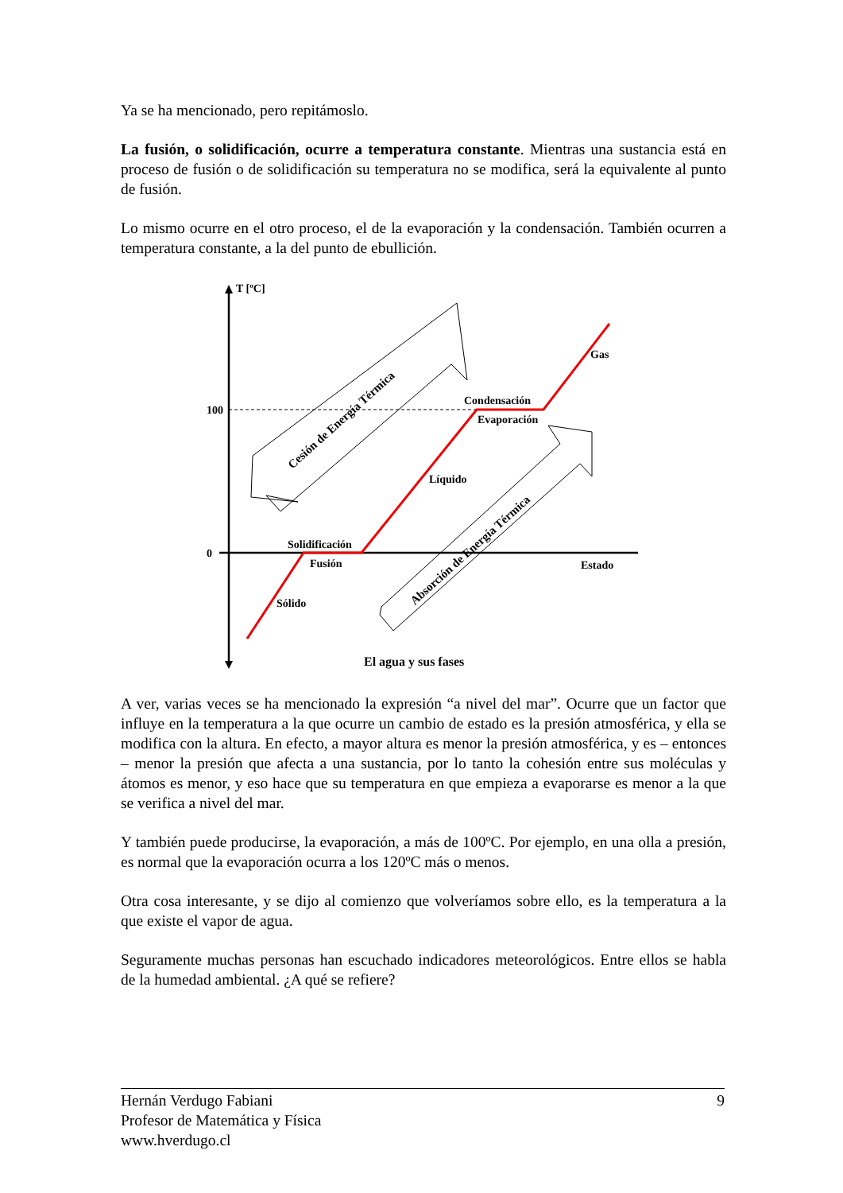Ya se ha mencionado, pero repitámoslo.
La fusión, o solidificación, ocurre a temperatura constante. Mientras una sustancia está en proceso de fusión o de solidificación su temperatura no se modifica, será la equivalente al punto de fusión.
Lo mismo ocurre en el otro proceso, el de la evaporación y la condensación. También ocurren a temperatura constante, a la del punto de ebullición.
T [ºC]
100
0
Gas
Condensación
Evaporación
Líquido
Solidificación
Fusión
Sólido
Estado
Cesión de Energía Térmica
Absorción de Energía Térmica
El agua y sus fases
A ver, varias veces se ha mencionado la expresión “a nivel del mar”. Ocurre que un factor que influye en la temperatura a la que ocurre un cambio de estado es la presión atmosférica, y ella se modifica con la altura. En efecto, a mayor altura es menor la presión atmosférica, y es – entonces – menor la presión que afecta a una sustancia, por lo tanto la cohesión entre sus moléculas y átomos es menor, y eso hace que su temperatura en que empieza a evaporarse es menor a la que se verifica a nivel del mar.
Y también puede producirse, la evaporación, a más de 100ºC. Por ejemplo, en una olla a presión, es normal que la evaporación ocurra a los 120ºC más o menos.
Otra cosa interesante, y se dijo al comienzo que volveríamos sobre ello, es la temperatura a la que existe el vapor de agua.
Seguramente muchas personas han escuchado indicadores meteorológicos. Entre ellos se habla de la humedad ambiental. ¿A qué se refiere?
Hernán Verdugo Fabiani 9
Profesor de Matemática y Física
www.hverdugo.cl